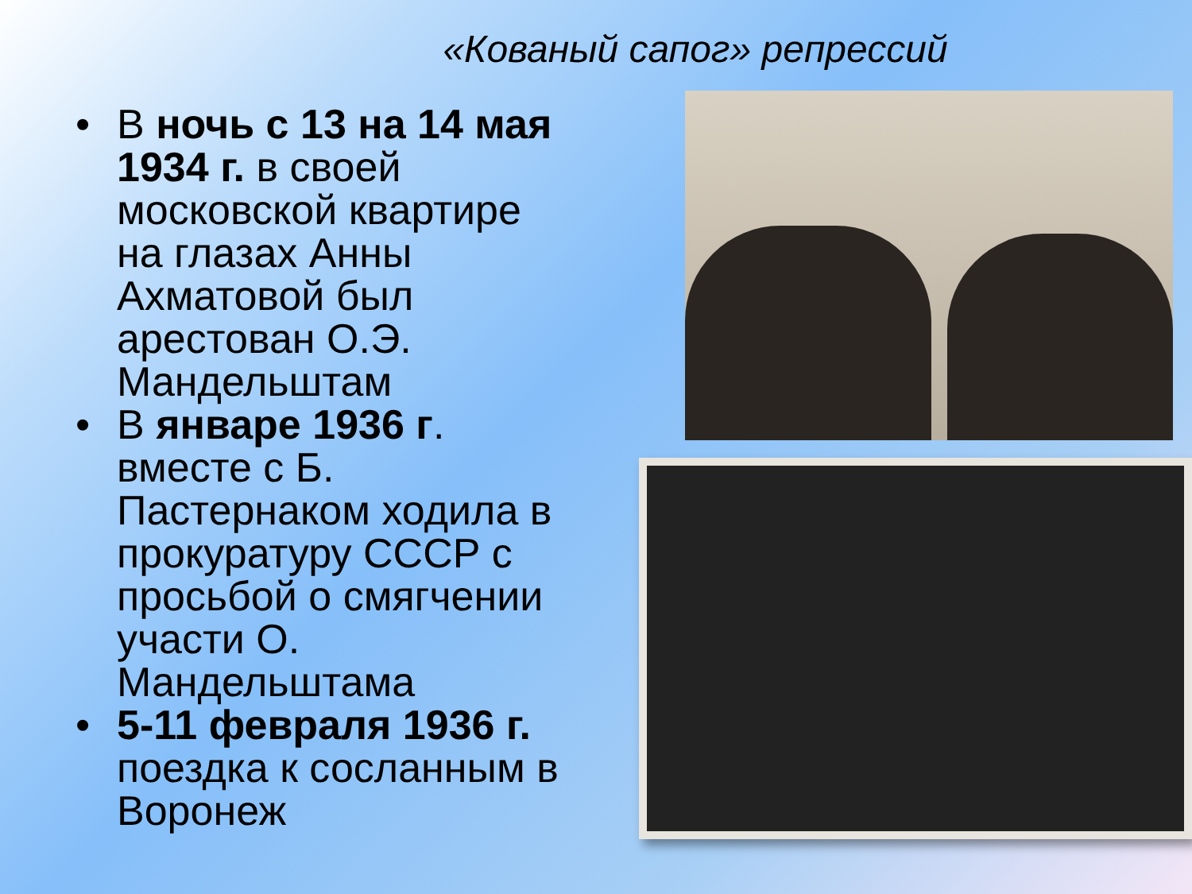«Кованый сапог» репрессий
• В ночь с 13 на 14 мая 1934 г. в своей московской квартире на глазах Анны Ахматовой был арестован О.Э. Мандельштам
• В январе 1936 г. вместе с Б. Пастернаком ходила в прокуратуру СССР с просьбой о смягчении участи О. Мандельштама
• 5-11 февраля 1936 г. поездка к сосланным в Воронеж